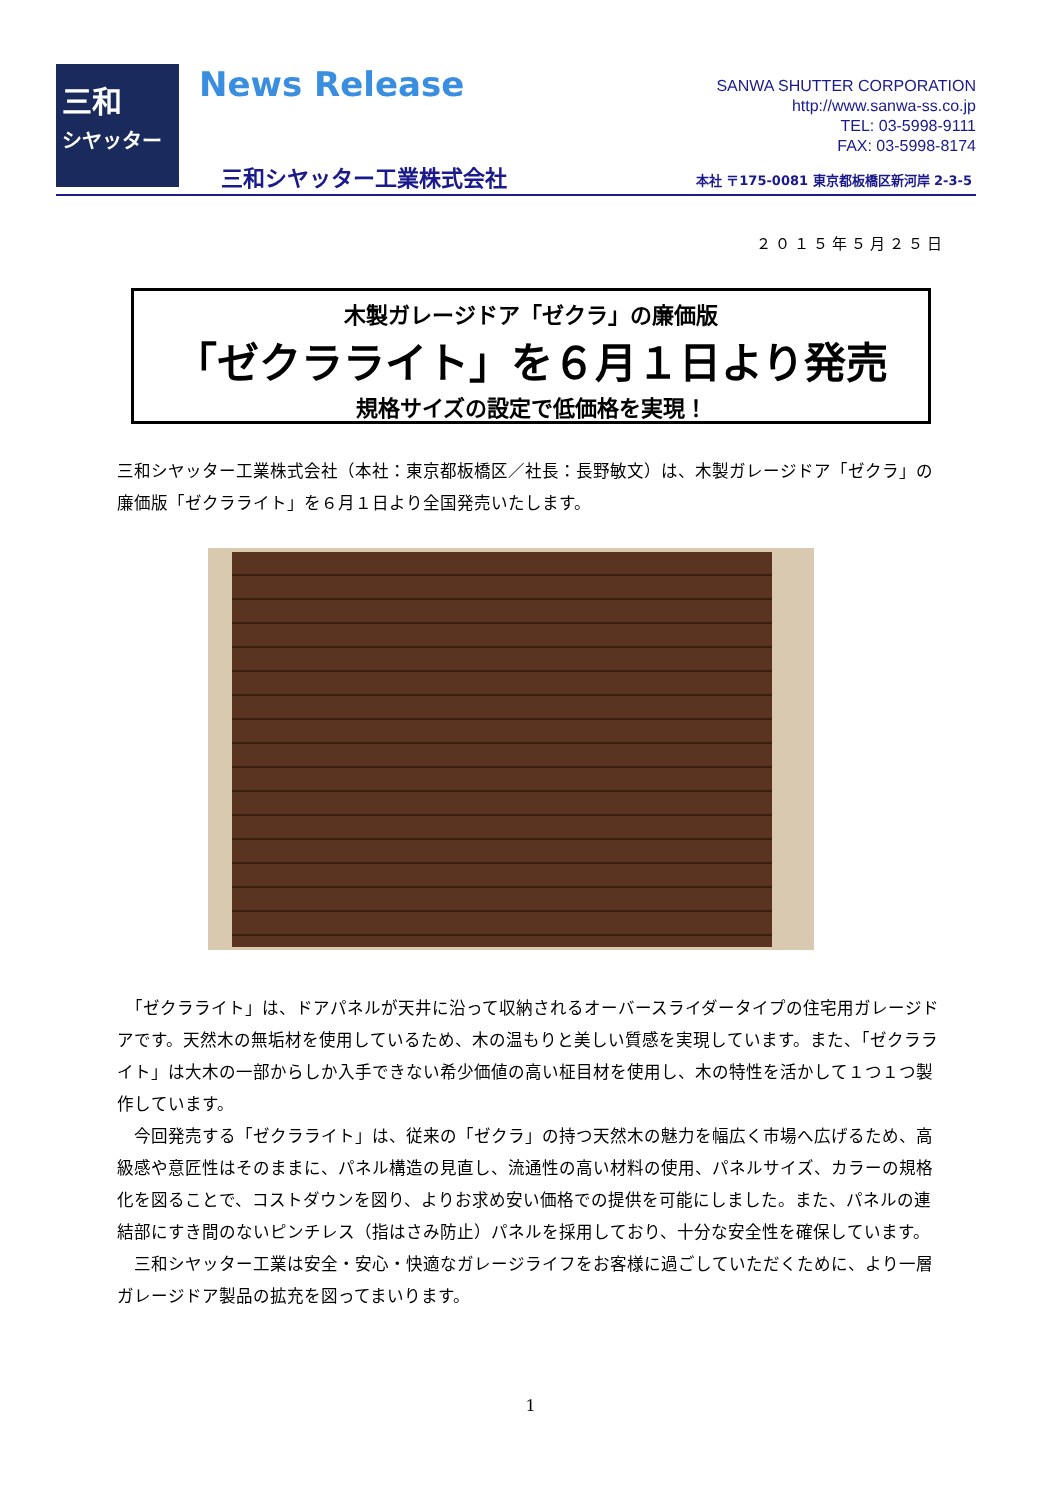三和
シヤッター
News Release
三和シヤッター工業株式会社
SANWA SHUTTER CORPORATION
http://www.sanwa-ss.co.jp
TEL: 03-5998-9111
FAX: 03-5998-8174
本社 〒175-0081 東京都板橋区新河岸 2-3-5
２０１５年５月２５日
木製ガレージドア「ゼクラ」の廉価版
「ゼクラライト」を６月１日より発売
規格サイズの設定で低価格を実現！
三和シヤッター工業株式会社（本社：東京都板橋区／社長：長野敏文）は、木製ガレージドア「ゼクラ」の廉価版「ゼクラライト」を６月１日より全国発売いたします。
　「ゼクラライト」は、ドアパネルが天井に沿って収納されるオーバースライダータイプの住宅用ガレージドアです。天然木の無垢材を使用しているため、木の温もりと美しい質感を実現しています。また、「ゼクラライト」は大木の一部からしか入手できない希少価値の高い柾目材を使用し、木の特性を活かして１つ１つ製作しています。
　今回発売する「ゼクラライト」は、従来の「ゼクラ」の持つ天然木の魅力を幅広く市場へ広げるため、高級感や意匠性はそのままに、パネル構造の見直し、流通性の高い材料の使用、パネルサイズ、カラーの規格化を図ることで、コストダウンを図り、よりお求め安い価格での提供を可能にしました。また、パネルの連結部にすき間のないピンチレス（指はさみ防止）パネルを採用しており、十分な安全性を確保しています。
　三和シヤッター工業は安全・安心・快適なガレージライフをお客様に過ごしていただくために、より一層ガレージドア製品の拡充を図ってまいります。
1